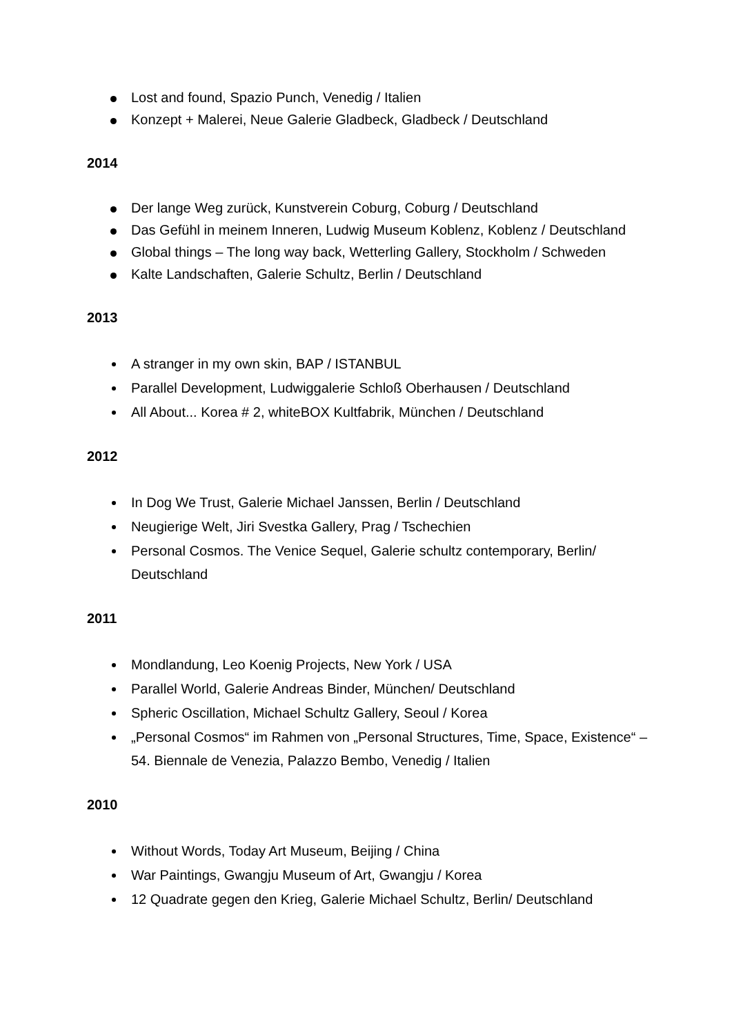Lost and found, Spazio Punch, Venedig / Italien
Konzept + Malerei, Neue Galerie Gladbeck, Gladbeck / Deutschland
2014
Der lange Weg zurück, Kunstverein Coburg, Coburg / Deutschland
Das Gefühl in meinem Inneren, Ludwig Museum Koblenz, Koblenz / Deutschland
Global things – The long way back, Wetterling Gallery, Stockholm / Schweden
Kalte Landschaften, Galerie Schultz, Berlin / Deutschland
2013
A stranger in my own skin, BAP / ISTANBUL
Parallel Development, Ludwiggalerie Schloß Oberhausen / Deutschland
All About... Korea # 2, whiteBOX Kultfabrik, München / Deutschland
2012
In Dog We Trust, Galerie Michael Janssen, Berlin / Deutschland
Neugierige Welt, Jiri Svestka Gallery, Prag / Tschechien
Personal Cosmos. The Venice Sequel, Galerie schultz contemporary, Berlin/ Deutschland
2011
Mondlandung, Leo Koenig Projects, New York / USA
Parallel World, Galerie Andreas Binder, München/ Deutschland
Spheric Oscillation, Michael Schultz Gallery, Seoul / Korea
„Personal Cosmos“ im Rahmen von „Personal Structures, Time, Space, Existence“ – 54. Biennale de Venezia, Palazzo Bembo, Venedig / Italien
2010
Without Words, Today Art Museum, Beijing / China
War Paintings, Gwangju Museum of Art, Gwangju / Korea
12 Quadrate gegen den Krieg, Galerie Michael Schultz, Berlin/ Deutschland